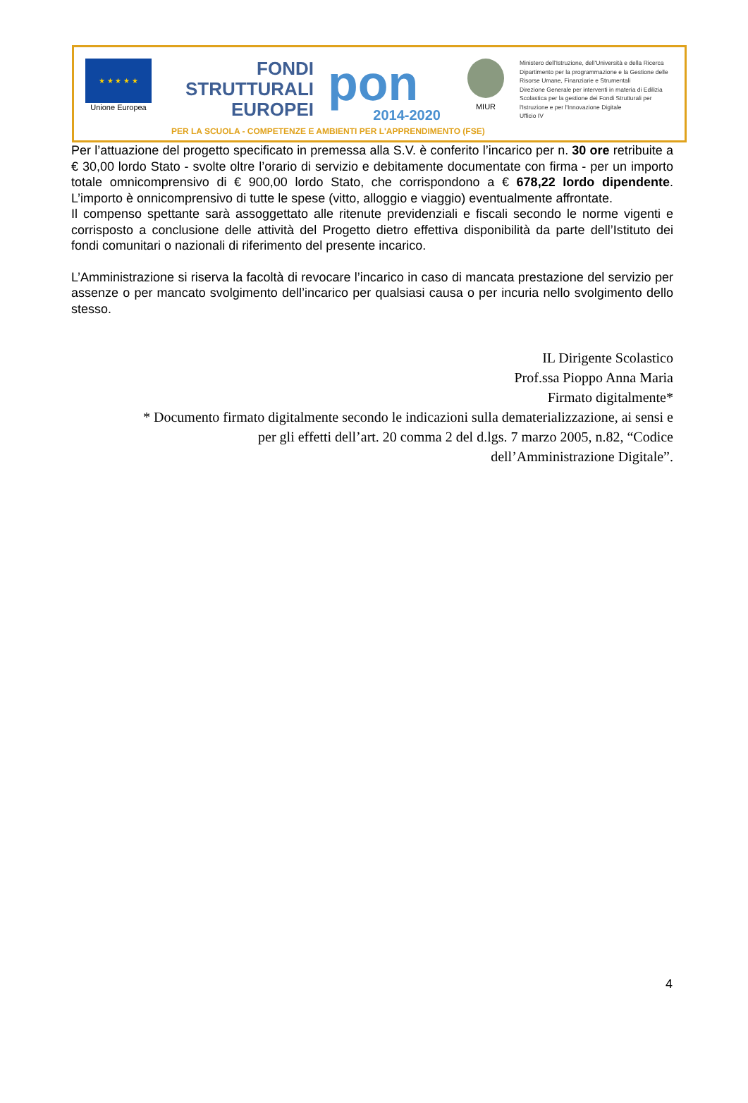★ ★ ★ ★ ★
Unione Europea
FONDI
STRUTTURALI
EUROPEI
pon
2014-2020
MIUR
Ministero dell'Istruzione, dell'Università e della Ricerca
Dipartimento per la programmazione e la Gestione delle
Risorse Umane, Finanziarie e Strumentali
Direzione Generale per interventi in materia di Edilizia
Scolastica per la gestione dei Fondi Strutturali per
l'Istruzione e per l'Innovazione Digitale
Ufficio IV
PER LA SCUOLA - COMPETENZE E AMBIENTI PER L'APPRENDIMENTO (FSE)
Per l’attuazione del progetto specificato in premessa alla S.V. è conferito l’incarico per n. 30 ore retribuite a € 30,00 lordo Stato - svolte oltre l’orario di servizio e debitamente documentate con firma - per un importo totale omnicomprensivo di € 900,00 lordo Stato, che corrispondono a € 678,22 lordo dipendente. L’importo è onnicomprensivo di tutte le spese (vitto, alloggio e viaggio) eventualmente affrontate.
Il compenso spettante sarà assoggettato alle ritenute previdenziali e fiscali secondo le norme vigenti e corrisposto a conclusione delle attività del Progetto dietro effettiva disponibilità da parte dell’Istituto dei fondi comunitari o nazionali di riferimento del presente incarico.
L’Amministrazione si riserva la facoltà di revocare l’incarico in caso di mancata prestazione del servizio per assenze o per mancato svolgimento dell’incarico per qualsiasi causa o per incuria nello svolgimento dello stesso.
IL Dirigente Scolastico
Prof.ssa Pioppo Anna Maria
Firmato digitalmente*
* Documento firmato digitalmente secondo le indicazioni sulla dematerializzazione, ai sensi e per gli effetti dell’art. 20 comma 2 del d.lgs. 7 marzo 2005, n.82, “Codice dell’Amministrazione Digitale”.
4